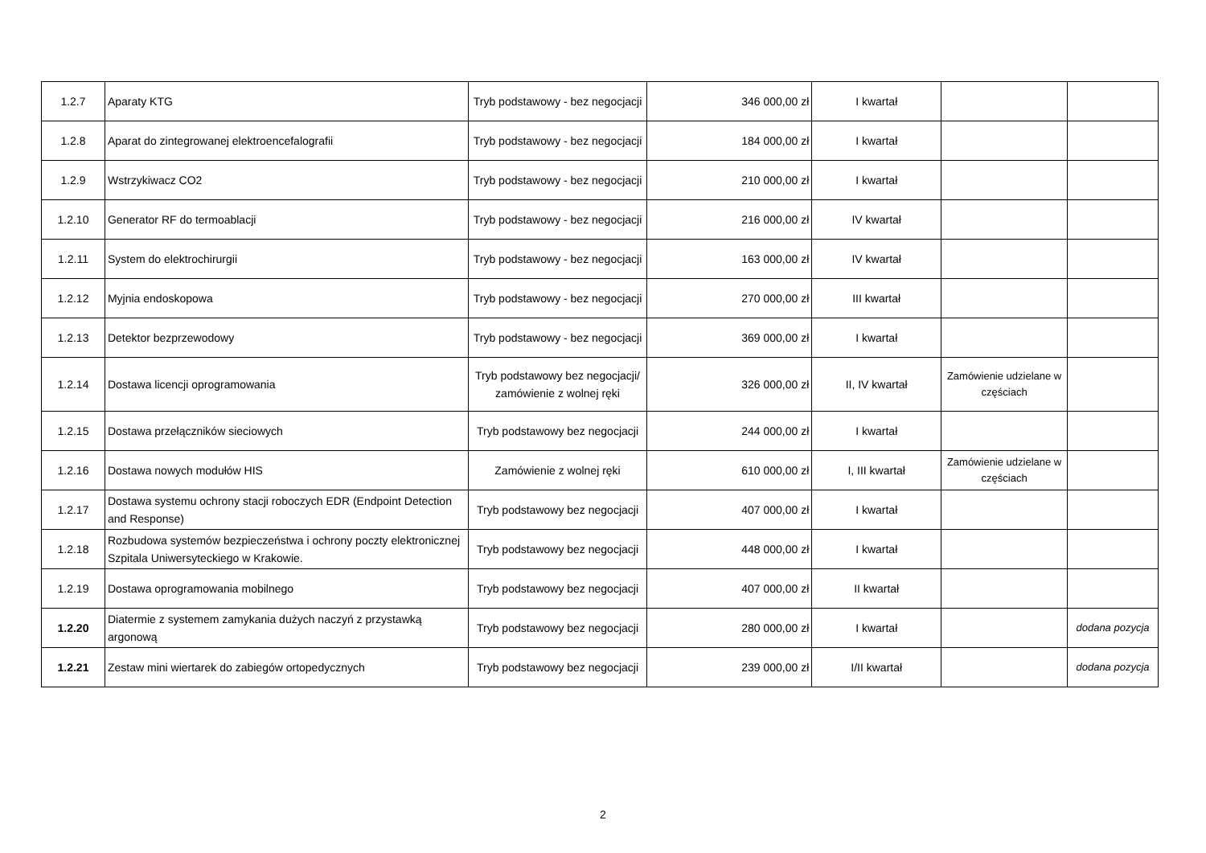| 1.2.7 | Aparaty KTG | Tryb podstawowy - bez negocjacji | 346 000,00 zł | I kwartał | | |
| 1.2.8 | Aparat do zintegrowanej elektroencefalografii | Tryb podstawowy - bez negocjacji | 184 000,00 zł | I kwartał | | |
| 1.2.9 | Wstrzykiwacz CO2 | Tryb podstawowy - bez negocjacji | 210 000,00 zł | I kwartał | | |
| 1.2.10 | Generator RF do termoablacji | Tryb podstawowy - bez negocjacji | 216 000,00 zł | IV kwartał | | |
| 1.2.11 | System do elektrochirurgii | Tryb podstawowy - bez negocjacji | 163 000,00 zł | IV kwartał | | |
| 1.2.12 | Myjnia endoskopowa | Tryb podstawowy - bez negocjacji | 270 000,00 zł | III kwartał | | |
| 1.2.13 | Detektor bezprzewodowy | Tryb podstawowy - bez negocjacji | 369 000,00 zł | I kwartał | | |
| 1.2.14 | Dostawa licencji oprogramowania | Tryb podstawowy bez negocjacji/ zamówienie z wolnej ręki | 326 000,00 zł | II, IV kwartał | Zamówienie udzielane w częściach | |
| 1.2.15 | Dostawa przełączników sieciowych | Tryb podstawowy bez negocjacji | 244 000,00 zł | I kwartał | | |
| 1.2.16 | Dostawa nowych modułów HIS | Zamówienie z wolnej ręki | 610 000,00 zł | I, III kwartał | Zamówienie udzielane w częściach | |
| 1.2.17 | Dostawa systemu ochrony stacji roboczych EDR (Endpoint Detection and Response) | Tryb podstawowy bez negocjacji | 407 000,00 zł | I kwartał | | |
| 1.2.18 | Rozbudowa systemów bezpieczeństwa i ochrony poczty elektronicznej Szpitala Uniwersyteckiego w Krakowie. | Tryb podstawowy bez negocjacji | 448 000,00 zł | I kwartał | | |
| 1.2.19 | Dostawa oprogramowania mobilnego | Tryb podstawowy bez negocjacji | 407 000,00 zł | II kwartał | | |
| 1.2.20 | Diatermie z systemem zamykania dużych naczyń z przystawką argonową | Tryb podstawowy bez negocjacji | 280 000,00 zł | I kwartał | | dodana pozycja |
| 1.2.21 | Zestaw mini wiertarek do zabiegów ortopedycznych | Tryb podstawowy bez negocjacji | 239 000,00 zł | I/II kwartał | | dodana pozycja |
2